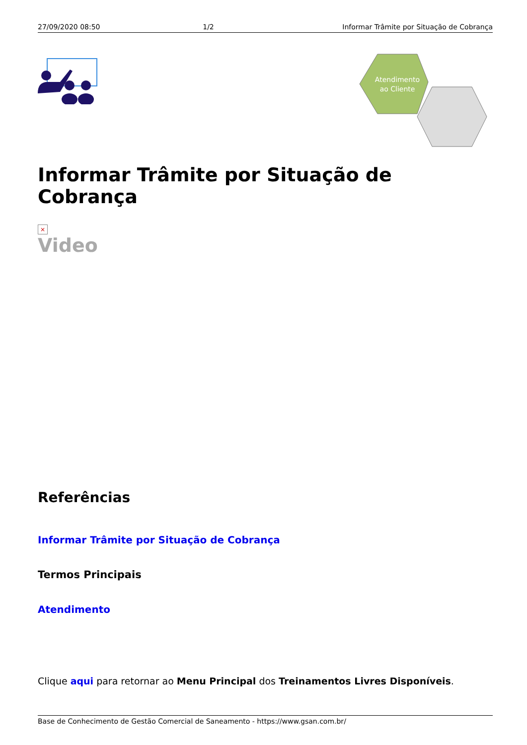27/09/2020 08:50 1/2 Informar Trâmite por Situação de Cobrança
Atendimento
ao Cliente
Informar Trâmite por Situação de Cobrança
×
Video
Referências
Informar Trâmite por Situação de Cobrança
Termos Principais
Atendimento
Clique aqui para retornar ao Menu Principal dos Treinamentos Livres Disponíveis.
Base de Conhecimento de Gestão Comercial de Saneamento - https://www.gsan.com.br/